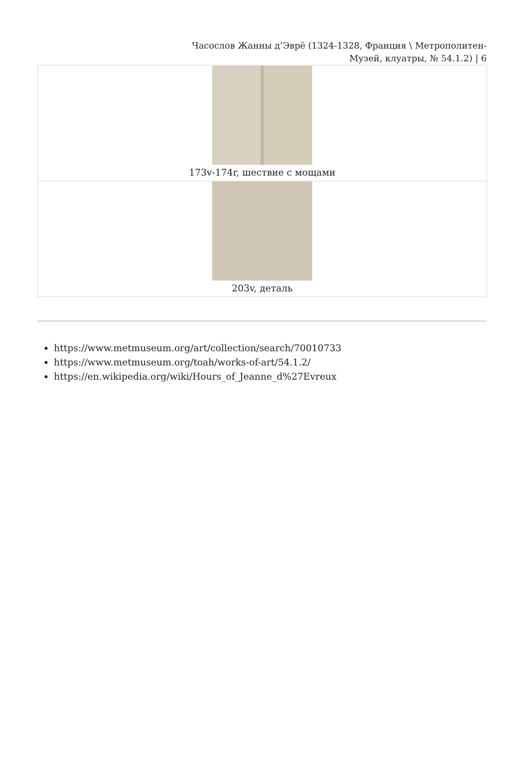Часослов Жанны д’Эврё (1324-1328, Франция \ Метрополитен-Музей, клуатры, № 54.1.2) | 6
| 173v-174r, шествие с мощами |
| 203v, деталь |
https://www.metmuseum.org/art/collection/search/70010733
https://www.metmuseum.org/toah/works-of-art/54.1.2/
https://en.wikipedia.org/wiki/Hours_of_Jeanne_d%27Evreux